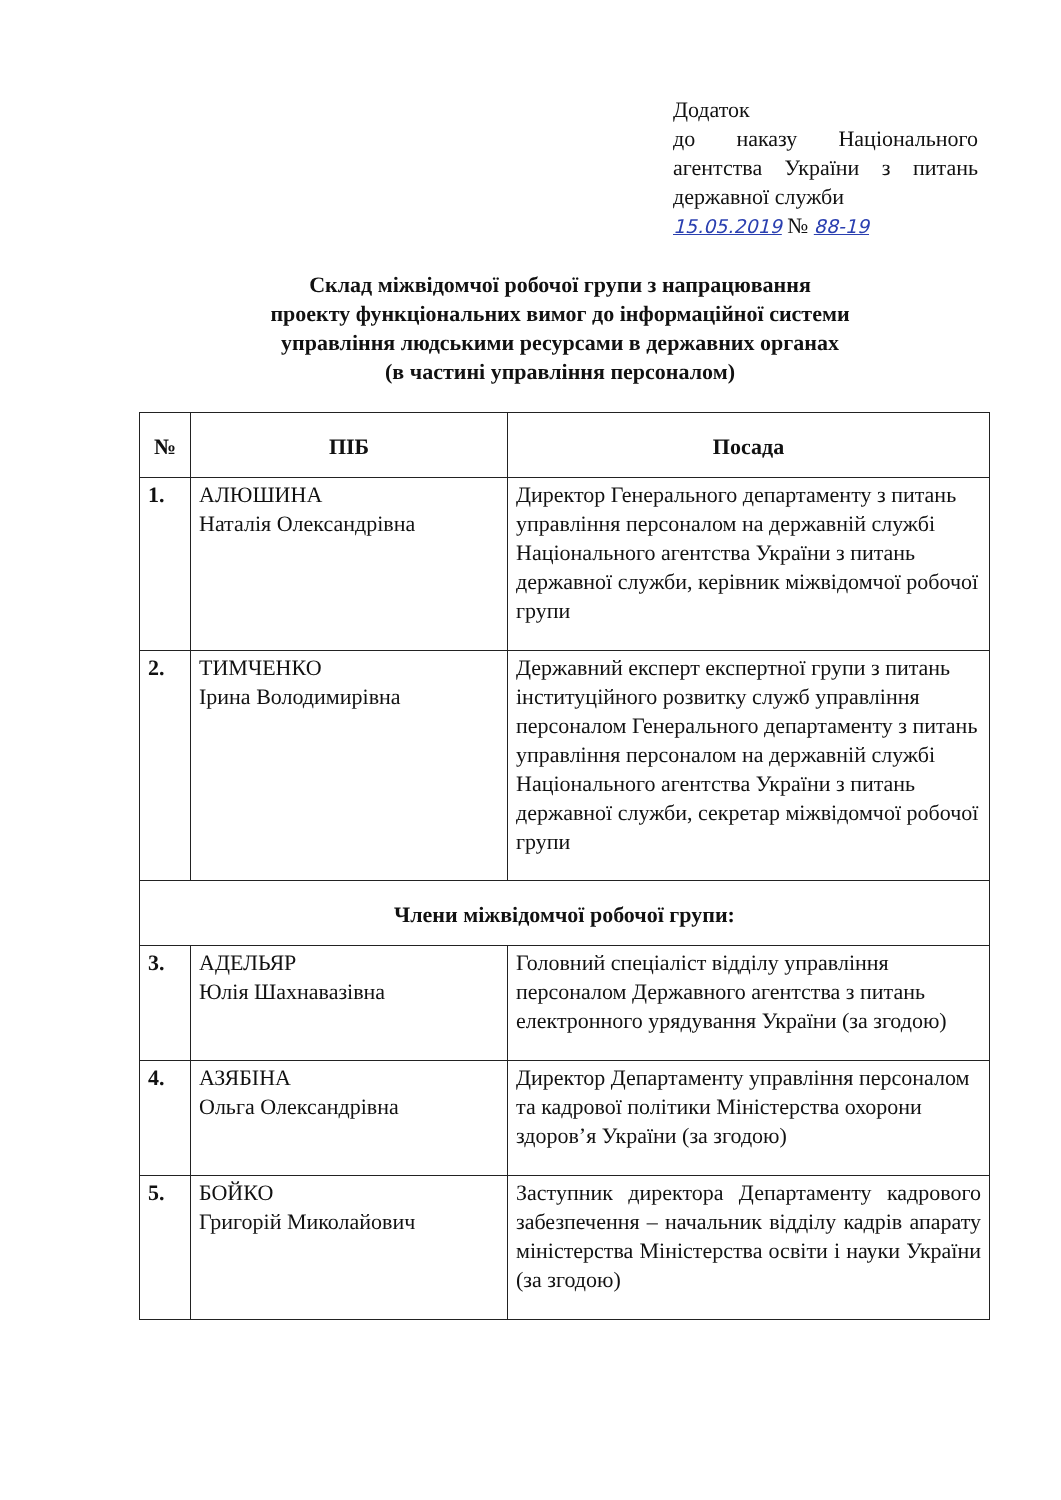Додаток
до наказу Національного агентства України з питань державної служби
15.05.2019 № 88-19
Склад міжвідомчої робочої групи з напрацювання
проекту функціональних вимог до інформаційної системи
управління людськими ресурсами в державних органах
(в частині управління персоналом)
| № | ПІБ | Посада |
| --- | --- | --- |
| 1. | АЛЮШИНА Наталія Олександрівна | Директор Генерального департаменту з питань управління персоналом на державній службі Національного агентства України з питань державної служби, керівник міжвідомчої робочої групи |
| 2. | ТИМЧЕНКО Ірина Володимирівна | Державний експерт експертної групи з питань інституційного розвитку служб управління персоналом Генерального департаменту з питань управління персоналом на державній службі Національного агентства України з питань державної служби, секретар міжвідомчої робочої групи |
| Члени міжвідомчої робочої групи: | | |
| 3. | АДЕЛЬЯР Юлія Шахнавазівна | Головний спеціаліст відділу управління персоналом Державного агентства з питань електронного урядування України (за згодою) |
| 4. | АЗЯБІНА Ольга Олександрівна | Директор Департаменту управління персоналом та кадрової політики Міністерства охорони здоров’я України (за згодою) |
| 5. | БОЙКО Григорій Миколайович | Заступник директора Департаменту кадрового забезпечення – начальник відділу кадрів апарату міністерства Міністерства освіти і науки України (за згодою) |